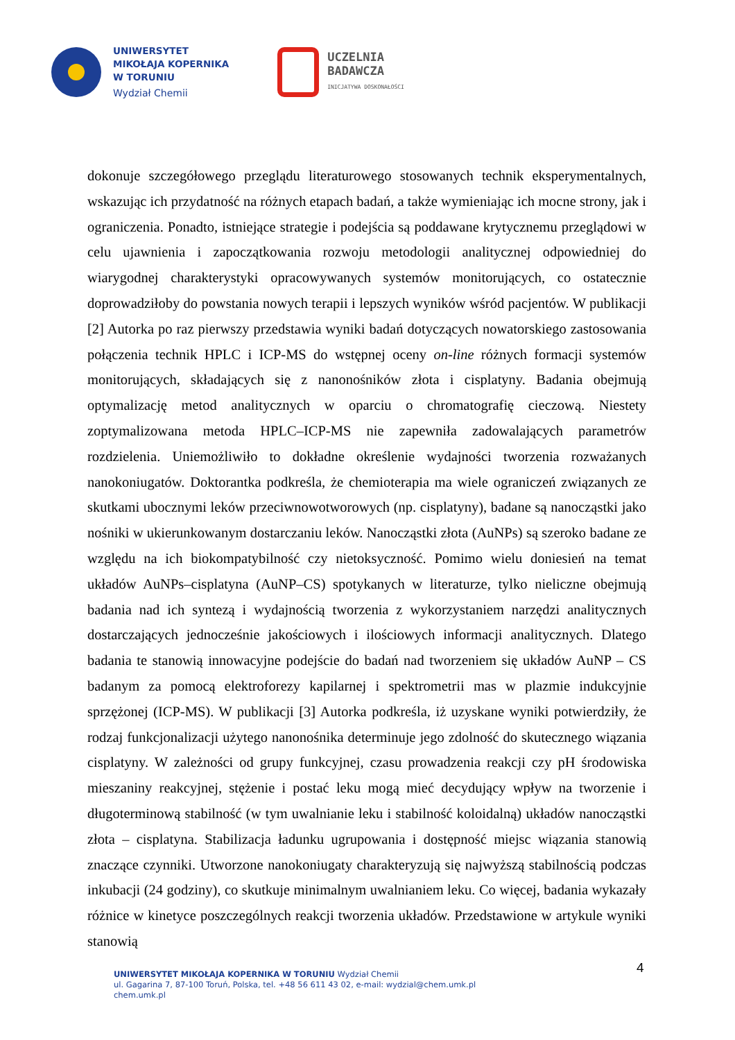UNIWERSYTET
MIKOŁAJA KOPERNIKA
W TORUNIU
Wydział Chemii
UCZELNIA
BADAWCZA
INICJATYWA DOSKONAŁOŚCI
dokonuje szczegółowego przeglądu literaturowego stosowanych technik eksperymentalnych, wskazując ich przydatność na różnych etapach badań, a także wymieniając ich mocne strony, jak i ograniczenia. Ponadto, istniejące strategie i podejścia są poddawane krytycznemu przeglądowi w celu ujawnienia i zapoczątkowania rozwoju metodologii analitycznej odpowiedniej do wiarygodnej charakterystyki opracowywanych systemów monitorujących, co ostatecznie doprowadziłoby do powstania nowych terapii i lepszych wyników wśród pacjentów. W publikacji [2] Autorka po raz pierwszy przedstawia wyniki badań dotyczących nowatorskiego zastosowania połączenia technik HPLC i ICP-MS do wstępnej oceny on-line różnych formacji systemów monitorujących, składających się z nanonośników złota i cisplatyny. Badania obejmują optymalizację metod analitycznych w oparciu o chromatografię cieczową. Niestety zoptymalizowana metoda HPLC–ICP-MS nie zapewniła zadowalających parametrów rozdzielenia. Uniemożliwiło to dokładne określenie wydajności tworzenia rozważanych nanokoniugatów. Doktorantka podkreśla, że chemioterapia ma wiele ograniczeń związanych ze skutkami ubocznymi leków przeciwnowotworowych (np. cisplatyny), badane są nanocząstki jako nośniki w ukierunkowanym dostarczaniu leków. Nanocząstki złota (AuNPs) są szeroko badane ze względu na ich biokompatybilność czy nietoksyczność. Pomimo wielu doniesień na temat układów AuNPs–cisplatyna (AuNP–CS) spotykanych w literaturze, tylko nieliczne obejmują badania nad ich syntezą i wydajnością tworzenia z wykorzystaniem narzędzi analitycznych dostarczających jednocześnie jakościowych i ilościowych informacji analitycznych. Dlatego badania te stanowią innowacyjne podejście do badań nad tworzeniem się układów AuNP – CS badanym za pomocą elektroforezy kapilarnej i spektrometrii mas w plazmie indukcyjnie sprzężonej (ICP-MS). W publikacji [3] Autorka podkreśla, iż uzyskane wyniki potwierdziły, że rodzaj funkcjonalizacji użytego nanonośnika determinuje jego zdolność do skutecznego wiązania cisplatyny. W zależności od grupy funkcyjnej, czasu prowadzenia reakcji czy pH środowiska mieszaniny reakcyjnej, stężenie i postać leku mogą mieć decydujący wpływ na tworzenie i długoterminową stabilność (w tym uwalnianie leku i stabilność koloidalną) układów nanocząstki złota – cisplatyna. Stabilizacja ładunku ugrupowania i dostępność miejsc wiązania stanowią znaczące czynniki. Utworzone nanokoniugaty charakteryzują się najwyższą stabilnością podczas inkubacji (24 godziny), co skutkuje minimalnym uwalnianiem leku. Co więcej, badania wykazały różnice w kinetyce poszczególnych reakcji tworzenia układów. Przedstawione w artykule wyniki stanowią
4
UNIWERSYTET MIKOŁAJA KOPERNIKA W TORUNIU Wydział Chemii
ul. Gagarina 7, 87-100 Toruń, Polska, tel. +48 56 611 43 02, e-mail: wydzial@chem.umk.pl
chem.umk.pl